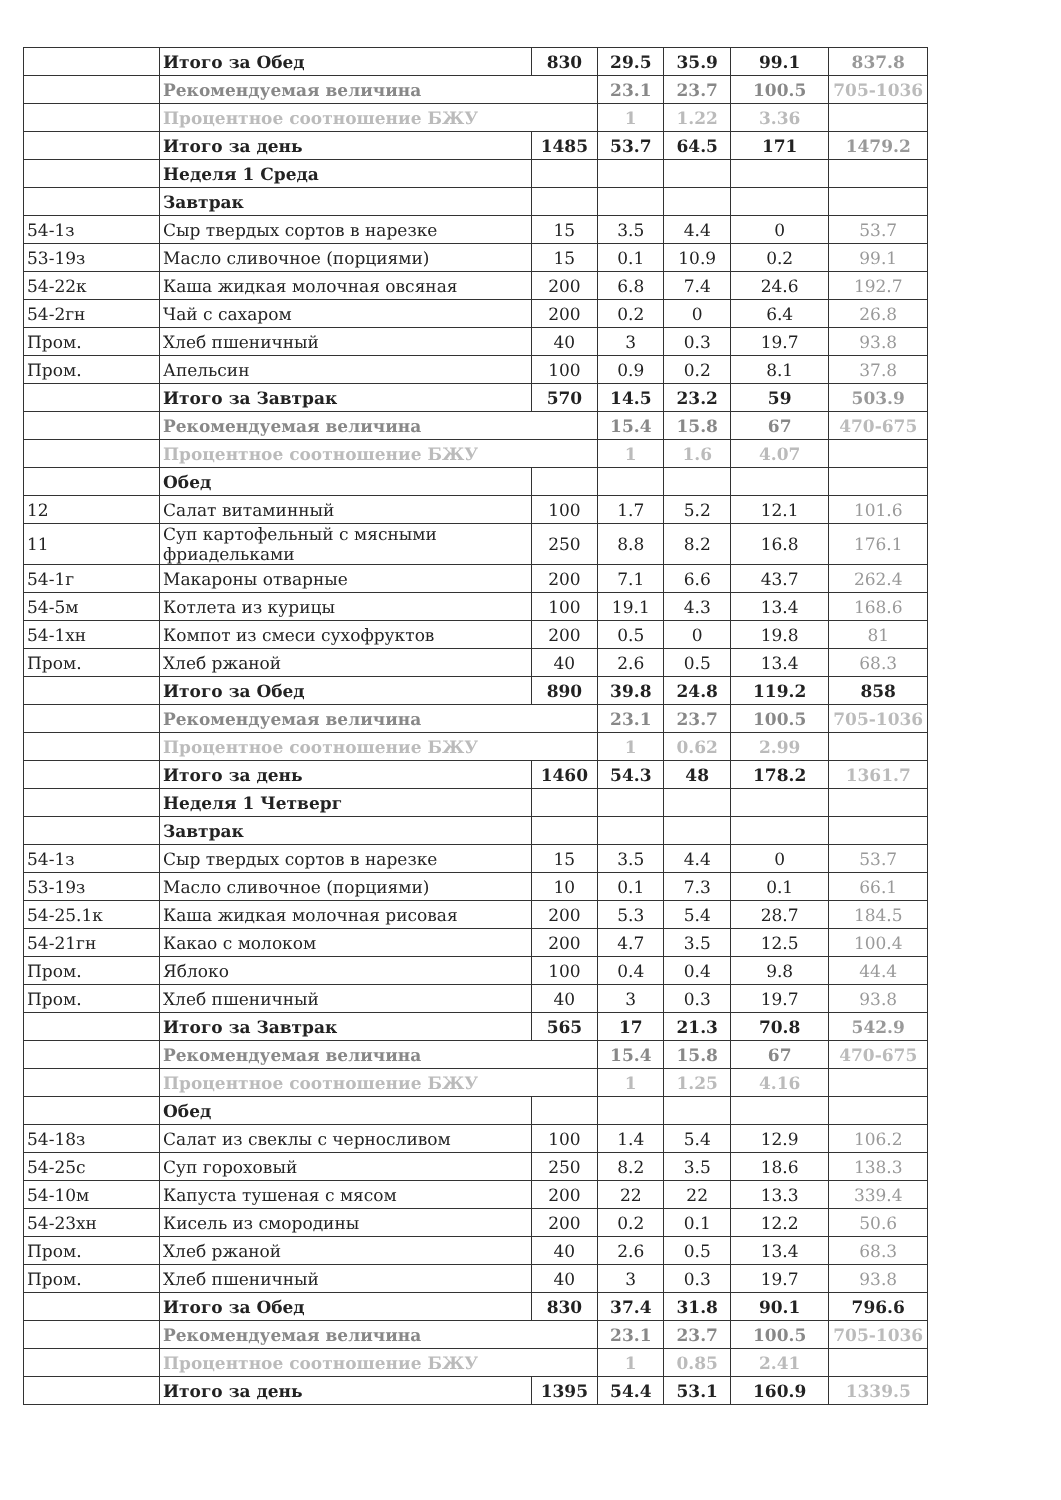| | Итого за Обед | 830 | 29.5 | 35.9 | 99.1 | 837.8 |
| | Рекомендуемая величина | | 23.1 | 23.7 | 100.5 | 705-1036 |
| | Процентное соотношение БЖУ | | 1 | 1.22 | 3.36 | |
| | Итого за день | 1485 | 53.7 | 64.5 | 171 | 1479.2 |
| | Неделя 1 Среда | | | | | |
| | Завтрак | | | | | |
| 54-1з | Сыр твердых сортов в нарезке | 15 | 3.5 | 4.4 | 0 | 53.7 |
| 53-19з | Масло сливочное (порциями) | 15 | 0.1 | 10.9 | 0.2 | 99.1 |
| 54-22к | Каша жидкая молочная овсяная | 200 | 6.8 | 7.4 | 24.6 | 192.7 |
| 54-2гн | Чай с сахаром | 200 | 0.2 | 0 | 6.4 | 26.8 |
| Пром. | Хлеб пшеничный | 40 | 3 | 0.3 | 19.7 | 93.8 |
| Пром. | Апельсин | 100 | 0.9 | 0.2 | 8.1 | 37.8 |
| | Итого за Завтрак | 570 | 14.5 | 23.2 | 59 | 503.9 |
| | Рекомендуемая величина | | 15.4 | 15.8 | 67 | 470-675 |
| | Процентное соотношение БЖУ | | 1 | 1.6 | 4.07 | |
| | Обед | | | | | |
| 12 | Салат витаминный | 100 | 1.7 | 5.2 | 12.1 | 101.6 |
| 11 | Суп картофельный с мясными фриадельками | 250 | 8.8 | 8.2 | 16.8 | 176.1 |
| 54-1г | Макароны отварные | 200 | 7.1 | 6.6 | 43.7 | 262.4 |
| 54-5м | Котлета из курицы | 100 | 19.1 | 4.3 | 13.4 | 168.6 |
| 54-1хн | Компот из смеси сухофруктов | 200 | 0.5 | 0 | 19.8 | 81 |
| Пром. | Хлеб ржаной | 40 | 2.6 | 0.5 | 13.4 | 68.3 |
| | Итого за Обед | 890 | 39.8 | 24.8 | 119.2 | 858 |
| | Рекомендуемая величина | | 23.1 | 23.7 | 100.5 | 705-1036 |
| | Процентное соотношение БЖУ | | 1 | 0.62 | 2.99 | |
| | Итого за день | 1460 | 54.3 | 48 | 178.2 | 1361.7 |
| | Неделя 1 Четверг | | | | | |
| | Завтрак | | | | | |
| 54-1з | Сыр твердых сортов в нарезке | 15 | 3.5 | 4.4 | 0 | 53.7 |
| 53-19з | Масло сливочное (порциями) | 10 | 0.1 | 7.3 | 0.1 | 66.1 |
| 54-25.1к | Каша жидкая молочная рисовая | 200 | 5.3 | 5.4 | 28.7 | 184.5 |
| 54-21гн | Какао с молоком | 200 | 4.7 | 3.5 | 12.5 | 100.4 |
| Пром. | Яблоко | 100 | 0.4 | 0.4 | 9.8 | 44.4 |
| Пром. | Хлеб пшеничный | 40 | 3 | 0.3 | 19.7 | 93.8 |
| | Итого за Завтрак | 565 | 17 | 21.3 | 70.8 | 542.9 |
| | Рекомендуемая величина | | 15.4 | 15.8 | 67 | 470-675 |
| | Процентное соотношение БЖУ | | 1 | 1.25 | 4.16 | |
| | Обед | | | | | |
| 54-18з | Салат из свеклы с черносливом | 100 | 1.4 | 5.4 | 12.9 | 106.2 |
| 54-25с | Суп гороховый | 250 | 8.2 | 3.5 | 18.6 | 138.3 |
| 54-10м | Капуста тушеная с мясом | 200 | 22 | 22 | 13.3 | 339.4 |
| 54-23хн | Кисель из смородины | 200 | 0.2 | 0.1 | 12.2 | 50.6 |
| Пром. | Хлеб ржаной | 40 | 2.6 | 0.5 | 13.4 | 68.3 |
| Пром. | Хлеб пшеничный | 40 | 3 | 0.3 | 19.7 | 93.8 |
| | Итого за Обед | 830 | 37.4 | 31.8 | 90.1 | 796.6 |
| | Рекомендуемая величина | | 23.1 | 23.7 | 100.5 | 705-1036 |
| | Процентное соотношение БЖУ | | 1 | 0.85 | 2.41 | |
| | Итого за день | 1395 | 54.4 | 53.1 | 160.9 | 1339.5 |